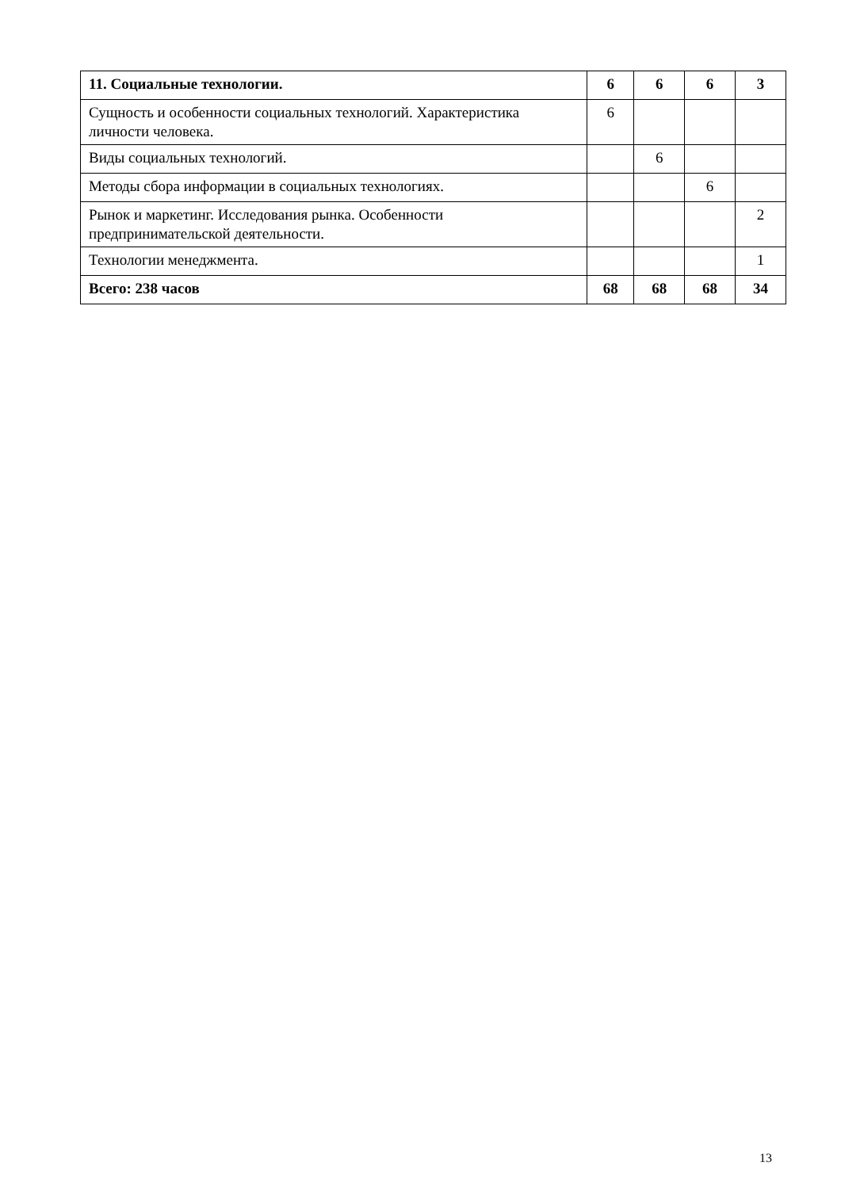| 11. Социальные технологии. | 6 | 6 | 6 | 3 |
| Сущность и особенности социальных технологий. Характеристика личности человека. | 6 | | | |
| Виды социальных технологий. | | 6 | | |
| Методы сбора информации в социальных технологиях. | | | 6 | |
| Рынок и маркетинг. Исследования рынка. Особенности предпринимательской деятельности. | | | | 2 |
| Технологии менеджмента. | | | | 1 |
| Всего: 238 часов | 68 | 68 | 68 | 34 |
13